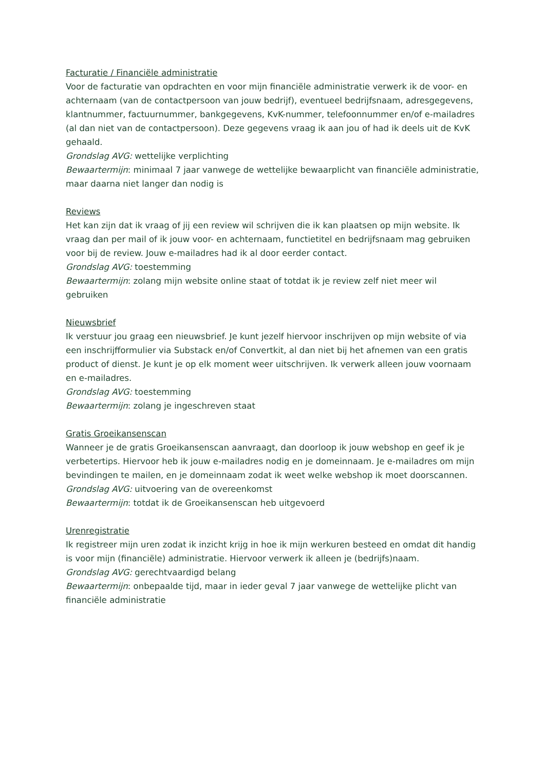Facturatie / Financiële administratie
Voor de facturatie van opdrachten en voor mijn financiële administratie verwerk ik de voor- en achternaam (van de contactpersoon van jouw bedrijf), eventueel bedrijfsnaam, adresgegevens, klantnummer, factuurnummer, bankgegevens, KvK-nummer, telefoonnummer en/of e-mailadres (al dan niet van de contactpersoon). Deze gegevens vraag ik aan jou of had ik deels uit de KvK gehaald.
Grondslag AVG: wettelijke verplichting
Bewaartermijn: minimaal 7 jaar vanwege de wettelijke bewaarplicht van financiële administratie, maar daarna niet langer dan nodig is
Reviews
Het kan zijn dat ik vraag of jij een review wil schrijven die ik kan plaatsen op mijn website. Ik vraag dan per mail of ik jouw voor- en achternaam, functietitel en bedrijfsnaam mag gebruiken voor bij de review. Jouw e-mailadres had ik al door eerder contact.
Grondslag AVG: toestemming
Bewaartermijn: zolang mijn website online staat of totdat ik je review zelf niet meer wil gebruiken
Nieuwsbrief
Ik verstuur jou graag een nieuwsbrief. Je kunt jezelf hiervoor inschrijven op mijn website of via een inschrijfformulier via Substack en/of Convertkit, al dan niet bij het afnemen van een gratis product of dienst. Je kunt je op elk moment weer uitschrijven. Ik verwerk alleen jouw voornaam en e-mailadres.
Grondslag AVG: toestemming
Bewaartermijn: zolang je ingeschreven staat
Gratis Groeikansenscan
Wanneer je de gratis Groeikansenscan aanvraagt, dan doorloop ik jouw webshop en geef ik je verbetertips. Hiervoor heb ik jouw e-mailadres nodig en je domeinnaam. Je e-mailadres om mijn bevindingen te mailen, en je domeinnaam zodat ik weet welke webshop ik moet doorscannen.
Grondslag AVG: uitvoering van de overeenkomst
Bewaartermijn: totdat ik de Groeikansenscan heb uitgevoerd
Urenregistratie
Ik registreer mijn uren zodat ik inzicht krijg in hoe ik mijn werkuren besteed en omdat dit handig is voor mijn (financiële) administratie. Hiervoor verwerk ik alleen je (bedrijfs)naam.
Grondslag AVG: gerechtvaardigd belang
Bewaartermijn: onbepaalde tijd, maar in ieder geval 7 jaar vanwege de wettelijke plicht van financiële administratie